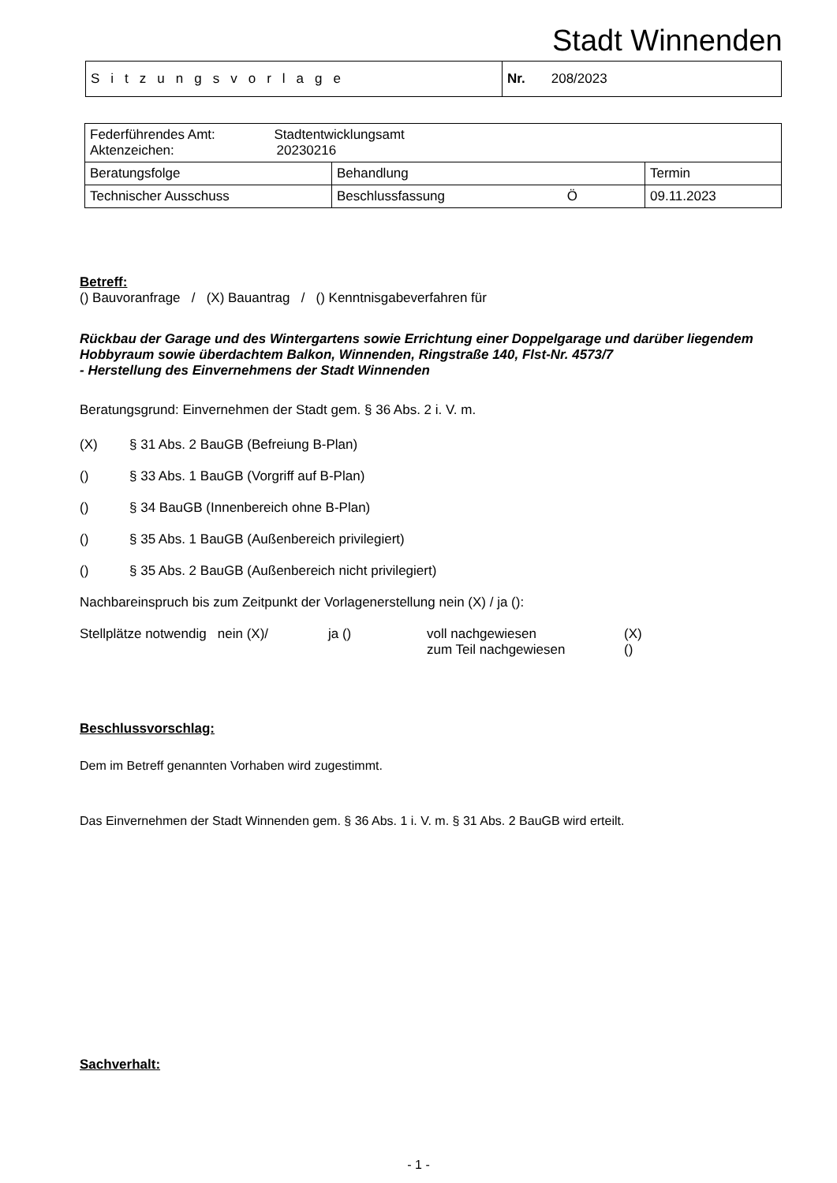Stadt Winnenden
| Sitzungsvorlage | Nr. 208/2023 |
| Federführendes Amt: Stadtentwicklungsamt Aktenzeichen: 20230216 | | |
| Beratungsfolge | Behandlung | Termin |
| Technischer Ausschuss | Beschlussfassung Ö | 09.11.2023 |
Betreff:
() Bauvoranfrage / (X) Bauantrag / () Kenntnisgabeverfahren für
Rückbau der Garage und des Wintergartens sowie Errichtung einer Doppelgarage und darüber liegendem Hobbyraum sowie überdachtem Balkon, Winnenden, Ringstraße 140, Flst-Nr. 4573/7
- Herstellung des Einvernehmens der Stadt Winnenden
Beratungsgrund: Einvernehmen der Stadt gem. § 36 Abs. 2 i. V. m.
(X) § 31 Abs. 2 BauGB (Befreiung B-Plan)
() § 33 Abs. 1 BauGB (Vorgriff auf B-Plan)
() § 34 BauGB (Innenbereich ohne B-Plan)
() § 35 Abs. 1 BauGB (Außenbereich privilegiert)
() § 35 Abs. 2 BauGB (Außenbereich nicht privilegiert)
Nachbareinspruch bis zum Zeitpunkt der Vorlagenerstellung nein (X) / ja ():
Stellplätze notwendig nein (X)/ ja () voll nachgewiesen
zum Teil nachgewiesen (X)
()
Beschlussvorschlag:
Dem im Betreff genannten Vorhaben wird zugestimmt.
Das Einvernehmen der Stadt Winnenden gem. § 36 Abs. 1 i. V. m. § 31 Abs. 2 BauGB wird erteilt.
Sachverhalt:
- 1 -